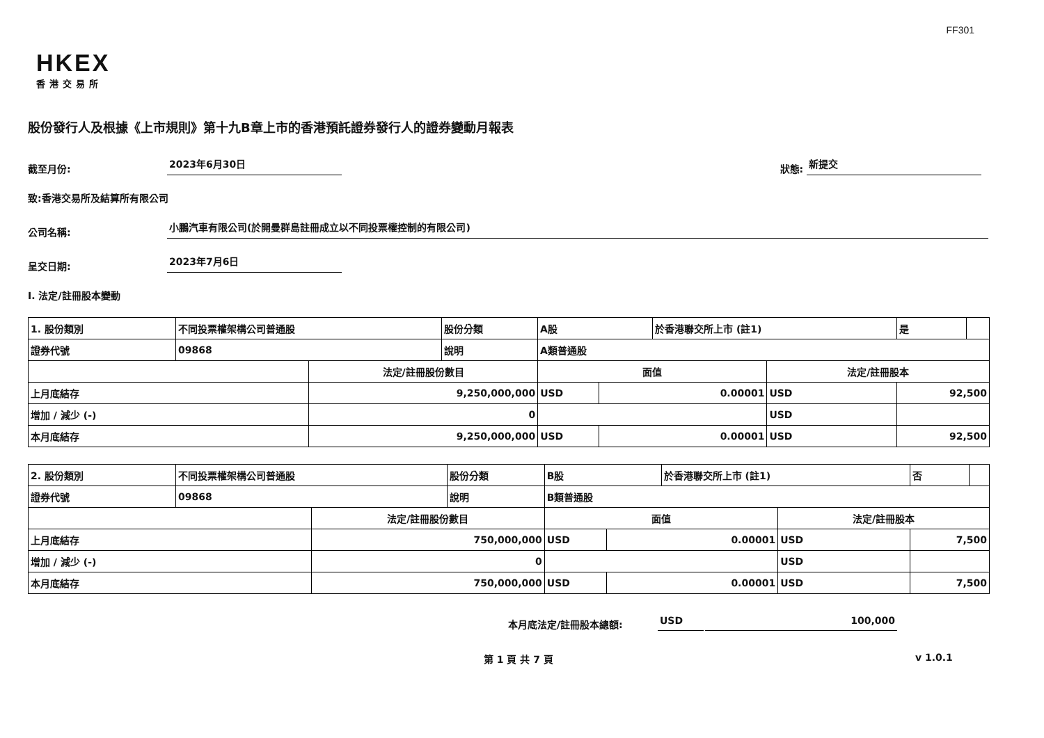FF301
HKEX
香港交易所
股份發行人及根據《上市規則》第十九B章上市的香港預託證券發行人的證券變動月報表
截至月份:
2023年6月30日
狀態:
新提交
致:香港交易所及結算所有限公司
公司名稱:
小鵬汽車有限公司(於開曼群島註冊成立以不同投票權控制的有限公司)
呈交日期:
2023年7月6日
I. 法定/註冊股本變動
| 1. 股份類別 | 不同投票權架構公司普通股 | | 股份分類 | A股 | | | 於香港聯交所上市 (註1) | | 是 | |
| 證券代號 | 09868 | | 說明 | A類普通股 | | | | | | |
| | | 法定/註冊股份數目 | | | 面值 | | | 法定/註冊股本 | | |
| 上月底結存 | | 9,250,000,000 | | | USD | 0.00001 | | USD | 92,500 | |
| 增加 / 減少 (-) | | 0 | | | | | | USD | | |
| 本月底結存 | | 9,250,000,000 | | | USD | 0.00001 | | USD | 92,500 | |
| 2. 股份類別 | 不同投票權架構公司普通股 | | 股份分類 | B股 | | | 於香港聯交所上市 (註1) | | 否 | |
| 證券代號 | 09868 | | 說明 | B類普通股 | | | | | | |
| | | 法定/註冊股份數目 | | | 面值 | | | 法定/註冊股本 | | |
| 上月底結存 | | 750,000,000 | | | USD | 0.00001 | | USD | 7,500 | |
| 增加 / 減少 (-) | | 0 | | | | | | USD | | |
| 本月底結存 | | 750,000,000 | | | USD | 0.00001 | | USD | 7,500 | |
本月底法定/註冊股本總額:
USD
100,000
第 1 頁 共 7 頁 v 1.0.1